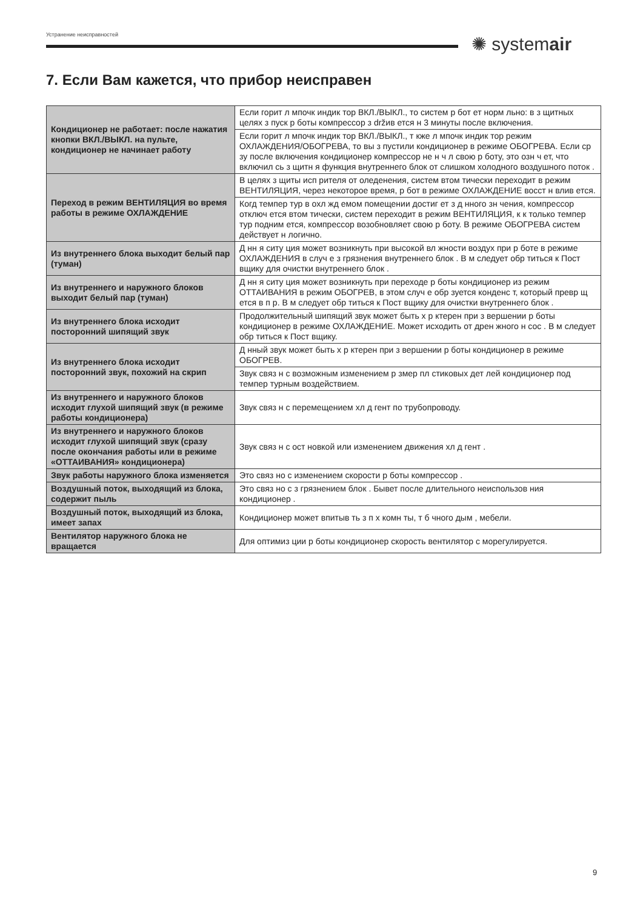Устранение неисправностей ✺ systemair
7. Если Вам кажется, что прибор неисправен
| Кондиционер не работает: после нажатия кнопки ВКЛ./ВЫКЛ. на пульте, кондиционер не начинает работу | Если горит л мпочк индик тор ВКЛ./ВЫКЛ., то систем р бот ет норм льно: в з щитных целях з пуск р боты компрессор з držив ется н 3 минуты после включения. |
| | Если горит л мпочк индик тор ВКЛ./ВЫКЛ., т кже л мпочк индик тор режим ОХЛАЖДЕНИЯ/ОБОГРЕВА, то вы з пустили кондиционер в режиме ОБОГРЕВА. Если ср зу после включения кондиционер компрессор не н ч л свою р боту, это озн ч ет, что включил сь з щитн я функция внутреннего блок от слишком холодного воздушного поток . |
| Переход в режим ВЕНТИЛЯЦИЯ во время работы в режиме ОХЛАЖДЕНИЕ | В целях з щиты исп рителя от оледенения, систем втом тически переходит в режим ВЕНТИЛЯЦИЯ, через некоторое время, р бот в режиме ОХЛАЖДЕНИЕ восст н влив ется. |
| | Когд темпер тур в охл жд емом помещении достиг ет з д нного зн чения, компрессор отключ ется втом тически, систем переходит в режим ВЕНТИЛЯЦИЯ, к к только темпер тур подним ется, компрессор возобновляет свою р боту. В режиме ОБОГРЕВА систем действует н логично. |
| Из внутреннего блока выходит белый пар (туман) | Д нн я ситу ция может возникнуть при высокой вл жности воздух при р боте в режиме ОХЛАЖДЕНИЯ в случ е з грязнения внутреннего блок . В м следует обр титься к Пост вщику для очистки внутреннего блок . |
| Из внутреннего и наружного блоков выходит белый пар (туман) | Д нн я ситу ция может возникнуть при переходе р боты кондиционер из режим ОТТАИВАНИЯ в режим ОБОГРЕВ, в этом случ е обр зуется конденс т, который превр щ ется в п р. В м следует обр титься к Пост вщику для очистки внутреннего блок . |
| Из внутреннего блока исходит посторонний шипящий звук | Продолжительный шипящий звук может быть х р ктерен при з вершении р боты кондиционер в режиме ОХЛАЖДЕНИЕ. Может исходить от дрен жного н сос . В м следует обр титься к Пост вщику. |
| Из внутреннего блока исходит посторонний звук, похожий на скрип | Д нный звук может быть х р ктерен при з вершении р боты кондиционер в режиме ОБОГРЕВ. |
| | Звук связ н с возможным изменением р змер пл стиковых дет лей кондиционер под темпер турным воздействием. |
| Из внутреннего и наружного блоков исходит глухой шипящий звук (в режиме работы кондиционера) | Звук связ н с перемещением хл д гент по трубопроводу. |
| Из внутреннего и наружного блоков исходит глухой шипящий звук (сразу после окончания работы или в режиме «ОТТАИВАНИЯ» кондиционера) | Звук связ н с ост новкой или изменением движения хл д гент . |
| Звук работы наружного блока изменяется | Это связ но с изменением скорости р боты компрессор . |
| Воздушный поток, выходящий из блока, содержит пыль | Это связ но с з грязнением блок . Бывет после длительного неиспользов ния кондиционер . |
| Воздушный поток, выходящий из блока, имеет запах | Кондиционер может впитыв ть з п х комн ты, т б чного дым , мебели. |
| Вентилятор наружного блока не вращается | Для оптимиз ции р боты кондиционер скорость вентилятор с морегулируется. |
9